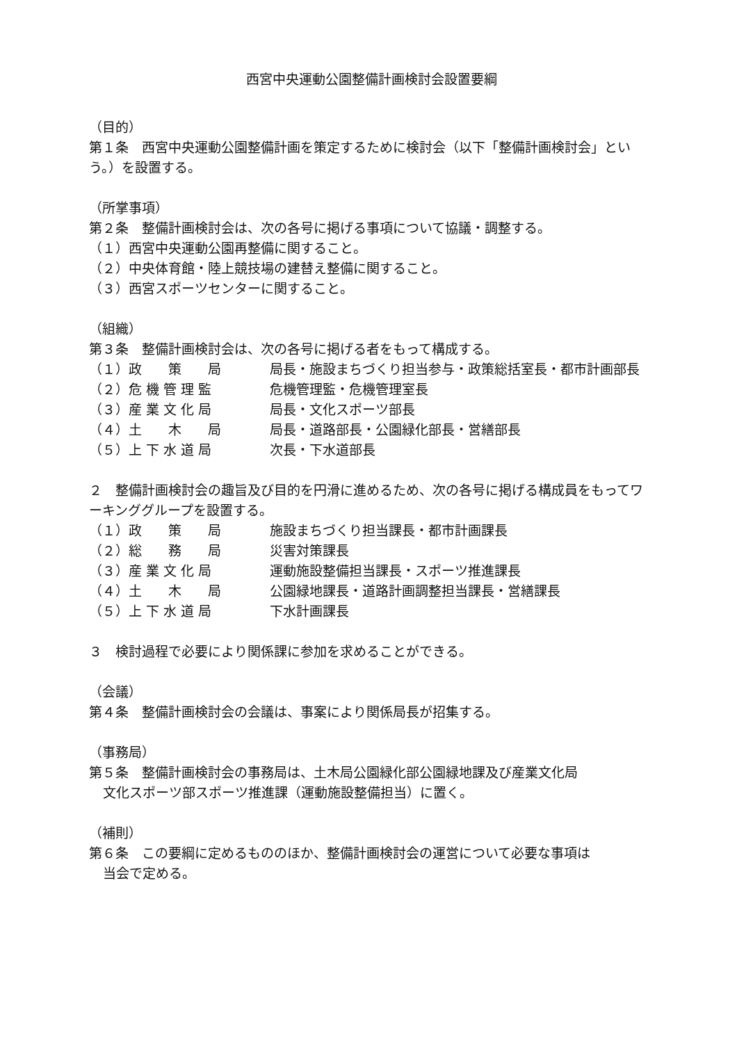西宮中央運動公園整備計画検討会設置要綱
（目的）
第１条　西宮中央運動公園整備計画を策定するために検討会（以下「整備計画検討会」という。）を設置する。
（所掌事項）
第２条　整備計画検討会は、次の各号に掲げる事項について協議・調整する。
（１）西宮中央運動公園再整備に関すること。
（２）中央体育館・陸上競技場の建替え整備に関すること。
（３）西宮スポーツセンターに関すること。
（組織）
第３条　整備計画検討会は、次の各号に掲げる者をもって構成する。
（１）政　　策　　局 局長・施設まちづくり担当参与・政策総括室長・都市計画部長
（２）危 機 管 理 監 危機管理監・危機管理室長
（３）産 業 文 化 局 局長・文化スポーツ部長
（４）土　　木　　局 局長・道路部長・公園緑化部長・営繕部長
（５）上 下 水 道 局 次長・下水道部長
２　整備計画検討会の趣旨及び目的を円滑に進めるため、次の各号に掲げる構成員をもってワーキンググループを設置する。
（１）政　　策　　局 施設まちづくり担当課長・都市計画課長
（２）総　　務　　局 災害対策課長
（３）産 業 文 化 局 運動施設整備担当課長・スポーツ推進課長
（４）土　　木　　局 公園緑地課長・道路計画調整担当課長・営繕課長
（５）上 下 水 道 局 下水計画課長
３　検討過程で必要により関係課に参加を求めることができる。
（会議）
第４条　整備計画検討会の会議は、事案により関係局長が招集する。
（事務局）
第５条　整備計画検討会の事務局は、土木局公園緑化部公園緑地課及び産業文化局
文化スポーツ部スポーツ推進課（運動施設整備担当）に置く。
（補則）
第６条　この要綱に定めるもののほか、整備計画検討会の運営について必要な事項は
当会で定める。